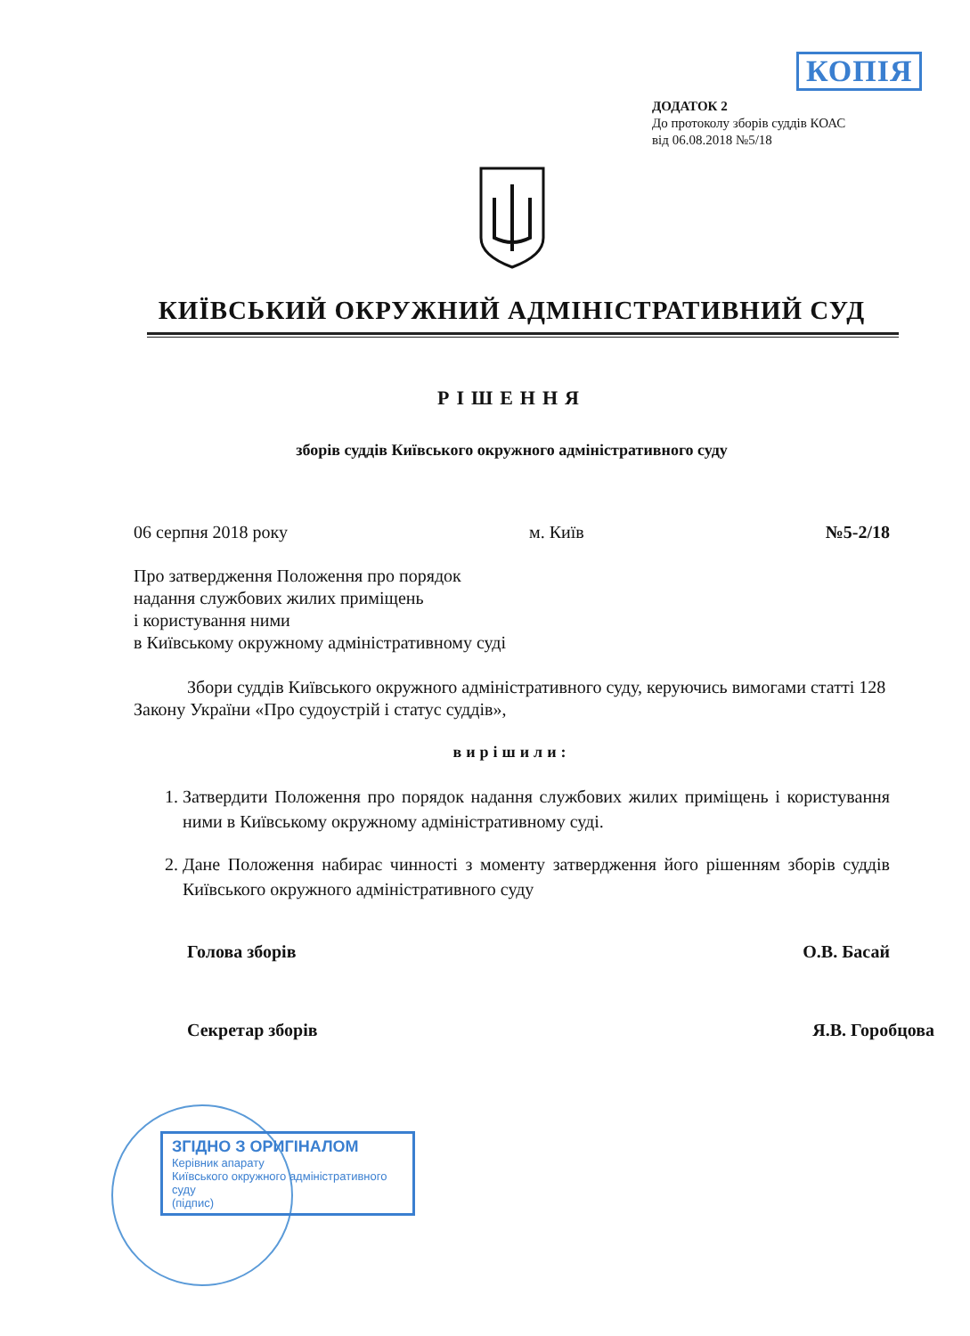КОПІЯ
ДОДАТОК 2
До протоколу зборів суддів КОАС
від 06.08.2018 №5/18
КИЇВСЬКИЙ ОКРУЖНИЙ АДМІНІСТРАТИВНИЙ СУД
РІШЕННЯ
зборів суддів Київського окружного адміністративного суду
06 серпня 2018 року м. Київ №5-2/18
Про затвердження Положення про порядок
надання службових жилих приміщень
і користування ними
в Київському окружному адміністративному суді
Збори суддів Київського окружного адміністративного суду, керуючись вимогами статті 128 Закону України «Про судоустрій і статус суддів»,
вирішили:
1. Затвердити Положення про порядок надання службових жилих приміщень і користування ними в Київському окружному адміністративному суді.
2. Дане Положення набирає чинності з моменту затвердження його рішенням зборів суддів Київського окружного адміністративного суду
Голова зборів О.В. Басай
Секретар зборів Я.В. Горобцова
ЗГІДНО З ОРИГІНАЛОМ
Керівник апарату
Київського окружного адміністративного суду
(підпис)